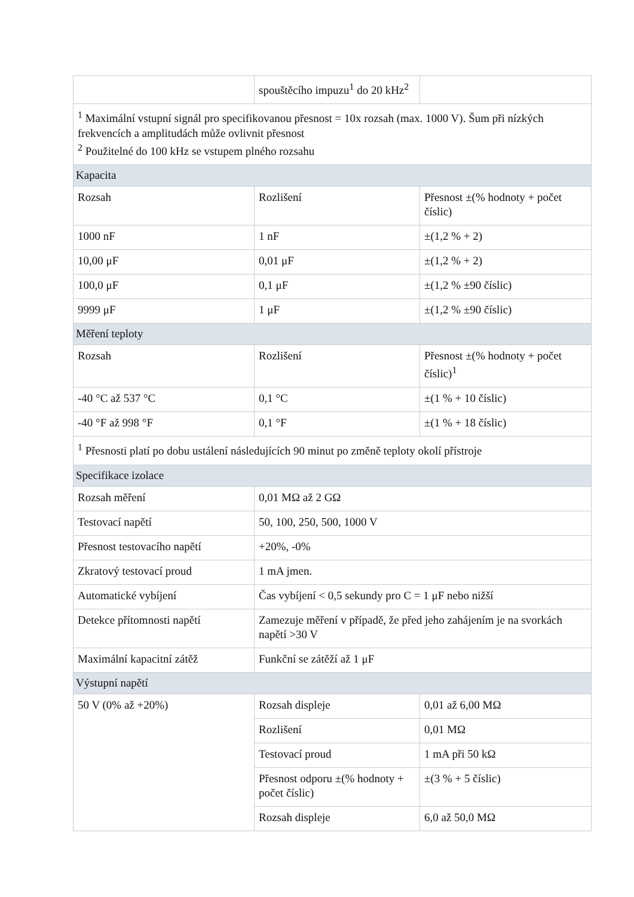| | spouštěcího impuzu<sup>1</sup> do 20 kHz<sup>2</sup> | |
| <sup>1</sup> Maximální vstupní signál pro specifikovanou přesnost = 10x rozsah (max. 1000 V). Šum při nízkých frekvencích a amplitudách může ovlivnit přesnost <sup>2</sup> Použitelné do 100 kHz se vstupem plného rozsahu | | |
| Kapacita | | |
| Rozsah | Rozlišení | Přesnost ±(% hodnoty + počet číslic) |
| 1000 nF | 1 nF | ±(1,2 % + 2) |
| 10,00 μF | 0,01 μF | ±(1,2 % + 2) |
| 100,0 μF | 0,1 μF | ±(1,2 % ±90 číslic) |
| 9999 μF | 1 μF | ±(1,2 % ±90 číslic) |
| Měření teploty | | |
| Rozsah | Rozlišení | Přesnost ±(% hodnoty + počet číslic)<sup>1</sup> |
| -40 °C až 537 °C | 0,1 °C | ±(1 % + 10 číslic) |
| -40 °F až 998 °F | 0,1 °F | ±(1 % + 18 číslic) |
| <sup>1</sup> Přesnosti platí po dobu ustálení následujících 90 minut po změně teploty okolí přístroje | | |
| Specifikace izolace | | |
| Rozsah měření | 0,01 MΩ až 2 GΩ | |
| Testovací napětí | 50, 100, 250, 500, 1000 V | |
| Přesnost testovacího napětí | +20%, -0% | |
| Zkratový testovací proud | 1 mA jmen. | |
| Automatické vybíjení | Čas vybíjení < 0,5 sekundy pro C = 1 μF nebo nižší | |
| Detekce přítomnosti napětí | Zamezuje měření v případě, že před jeho zahájením je na svorkách napětí >30 V | |
| Maximální kapacitní zátěž | Funkční se zátěží až 1 μF | |
| Výstupní napětí | | |
| 50 V (0% až +20%) | Rozsah displeje | 0,01 až 6,00 MΩ |
| | Rozlišení | 0,01 MΩ |
| | Testovací proud | 1 mA při 50 kΩ |
| | Přesnost odporu ±(% hodnoty + počet číslic) | ±(3 % + 5 číslic) |
| | Rozsah displeje | 6,0 až 50,0 MΩ |